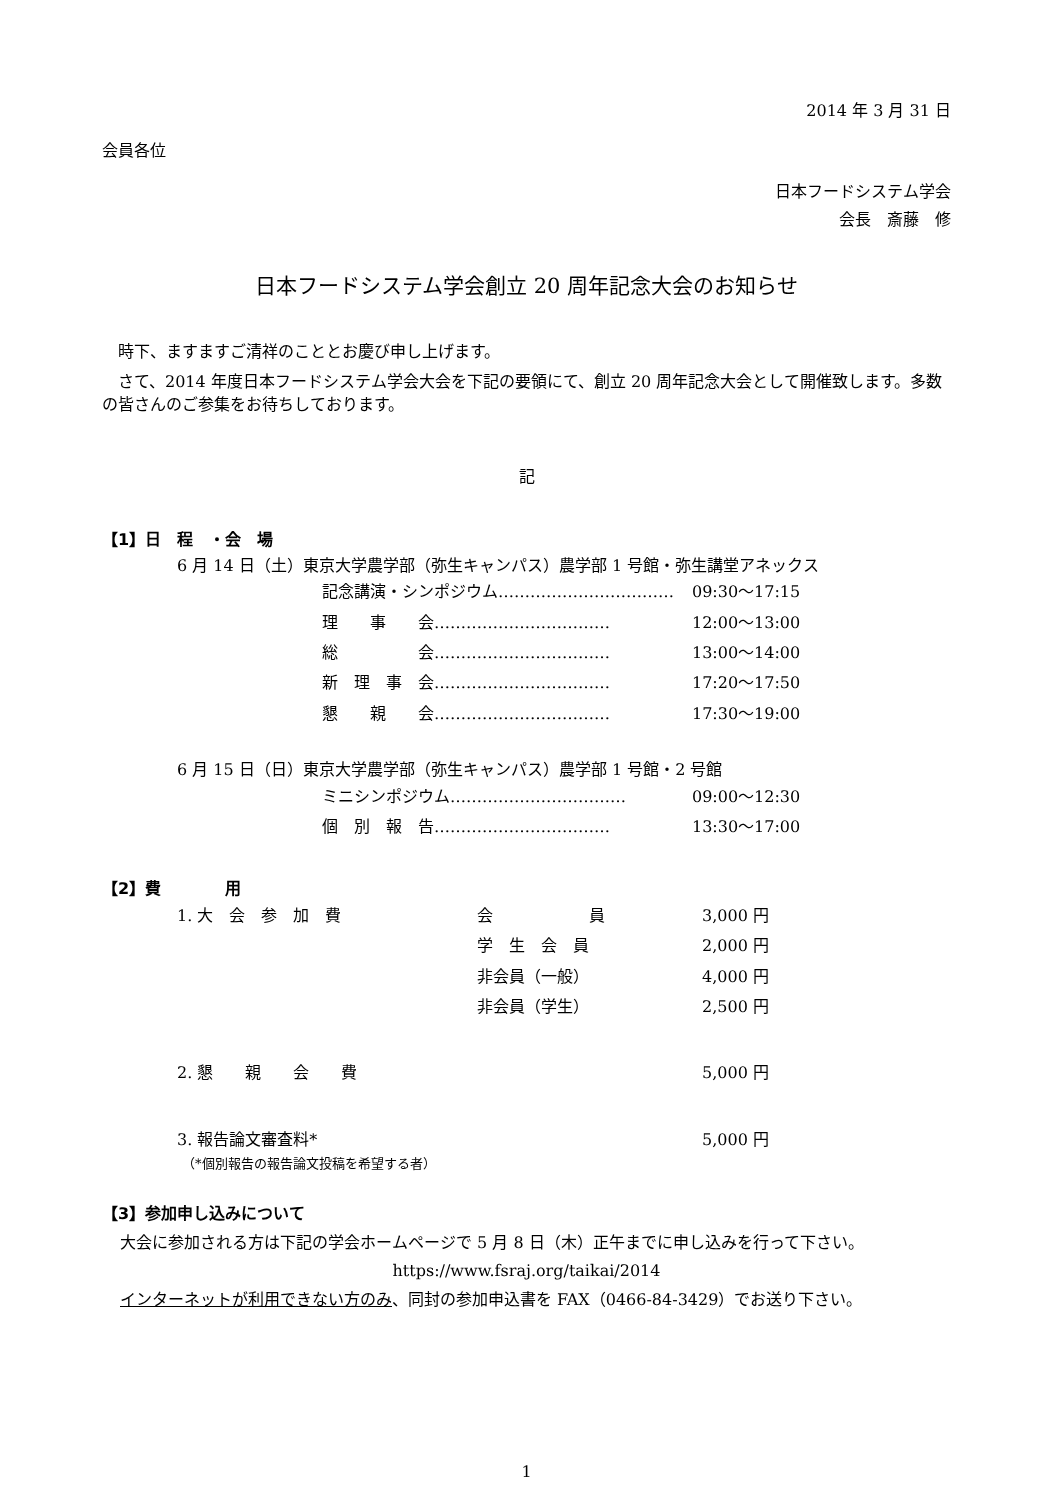2014 年 3 月 31 日
会員各位
日本フードシステム学会
会長　斎藤　修
日本フードシステム学会創立 20 周年記念大会のお知らせ
　時下、ますますご清祥のこととお慶び申し上げます。
　さて、2014 年度日本フードシステム学会大会を下記の要領にて、創立 20 周年記念大会として開催致します。多数の皆さんのご参集をお待ちしております。
記
【1】日　程　・会　場
6 月 14 日（土）東京大学農学部（弥生キャンパス）農学部 1 号館・弥生講堂アネックス
| 記念講演・シンポジウム…………………………… | 09:30～17:15 |
| 理 事 会…………………………… | 12:00～13:00 |
| 総 会…………………………… | 13:00～14:00 |
| 新 理 事 会…………………………… | 17:20～17:50 |
| 懇 親 会…………………………… | 17:30～19:00 |
6 月 15 日（日）東京大学農学部（弥生キャンパス）農学部 1 号館・2 号館
| ミニシンポジウム…………………………… | 09:00～12:30 |
| 個 別 報 告…………………………… | 13:30～17:00 |
【2】費　　　　用
| 1. 大 会 参 加 費 | 会 員 | 3,000 円 |
| | 学 生 会 員 | 2,000 円 |
| | 非会員（一般） | 4,000 円 |
| | 非会員（学生） | 2,500 円 |
| 2. 懇 親 会 費 | | 5,000 円 |
| 3. 報告論文審査料* | | 5,000 円 |
（*個別報告の報告論文投稿を希望する者）
【3】参加申し込みについて
大会に参加される方は下記の学会ホームページで 5 月 8 日（木）正午までに申し込みを行って下さい。
https://www.fsraj.org/taikai/2014
インターネットが利用できない方のみ、同封の参加申込書を FAX（0466-84-3429）でお送り下さい。
1